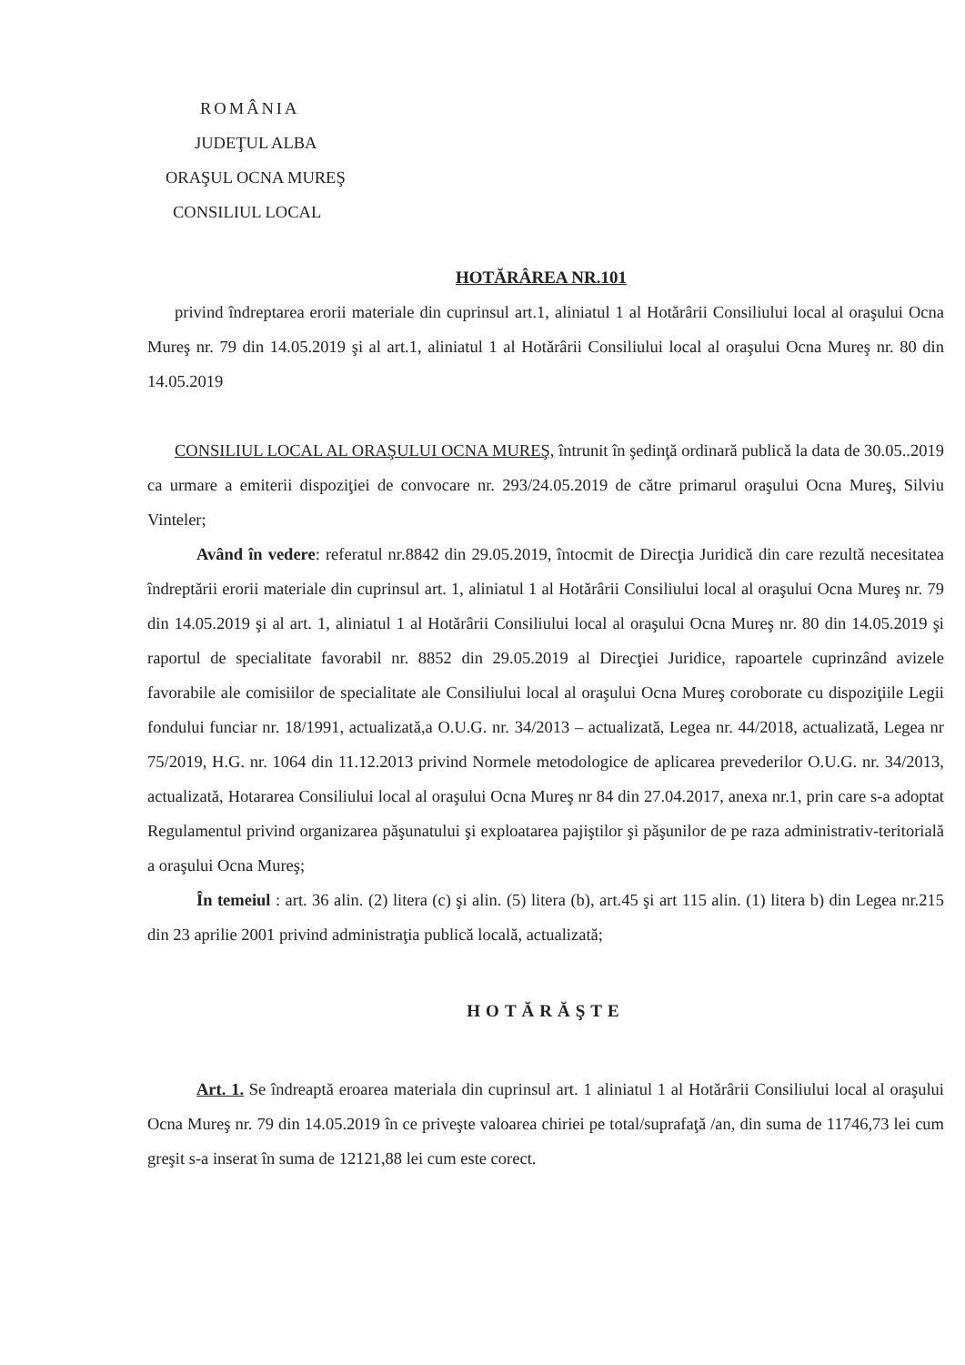ROMÂNIA
JUDEŢUL ALBA
ORAŞUL OCNA MUREŞ
CONSILIUL LOCAL
HOTĂRÂREA NR.101
privind îndreptarea erorii materiale din cuprinsul art.1, aliniatul 1 al Hotărârii Consiliului local al oraşului Ocna Mureş nr. 79 din 14.05.2019 şi al art.1, aliniatul 1 al Hotărârii Consiliului local al oraşului Ocna Mureş nr. 80 din 14.05.2019
CONSILIUL LOCAL AL ORAŞULUI OCNA MUREŞ, întrunit în şedinţă ordinară publică la data de 30.05..2019 ca urmare a emiterii dispoziţiei de convocare nr. 293/24.05.2019 de către primarul oraşului Ocna Mureş, Silviu Vinteler;
Având în vedere: referatul nr.8842 din 29.05.2019, întocmit de Direcţia Juridică din care rezultă necesitatea îndreptării erorii materiale din cuprinsul art. 1, aliniatul 1 al Hotărârii Consiliului local al oraşului Ocna Mureş nr. 79 din 14.05.2019 şi al art. 1, aliniatul 1 al Hotărârii Consiliului local al oraşului Ocna Mureş nr. 80 din 14.05.2019 şi raportul de specialitate favorabil nr. 8852 din 29.05.2019 al Direcţiei Juridice, rapoartele cuprinzând avizele favorabile ale comisiilor de specialitate ale Consiliului local al oraşului Ocna Mureş coroborate cu dispoziţiile Legii fondului funciar nr. 18/1991, actualizată,a O.U.G. nr. 34/2013 – actualizată, Legea nr. 44/2018, actualizată, Legea nr 75/2019, H.G. nr. 1064 din 11.12.2013 privind Normele metodologice de aplicarea prevederilor O.U.G. nr. 34/2013, actualizată, Hotararea Consiliului local al oraşului Ocna Mureş nr 84 din 27.04.2017, anexa nr.1, prin care s-a adoptat Regulamentul privind organizarea păşunatului şi exploatarea pajiştilor şi păşunilor de pe raza administrativ-teritorială a oraşului Ocna Mureş;
În temeiul : art. 36 alin. (2) litera (c) şi alin. (5) litera (b), art.45 şi art 115 alin. (1) litera b) din Legea nr.215 din 23 aprilie 2001 privind administraţia publică locală, actualizată;
HOTĂRĂŞTE
Art. 1. Se îndreaptă eroarea materiala din cuprinsul art. 1 aliniatul 1 al Hotărârii Consiliului local al oraşului Ocna Mureş nr. 79 din 14.05.2019 în ce priveşte valoarea chiriei pe total/suprafaţă /an, din suma de 11746,73 lei cum greşit s-a inserat în suma de 12121,88 lei cum este corect.